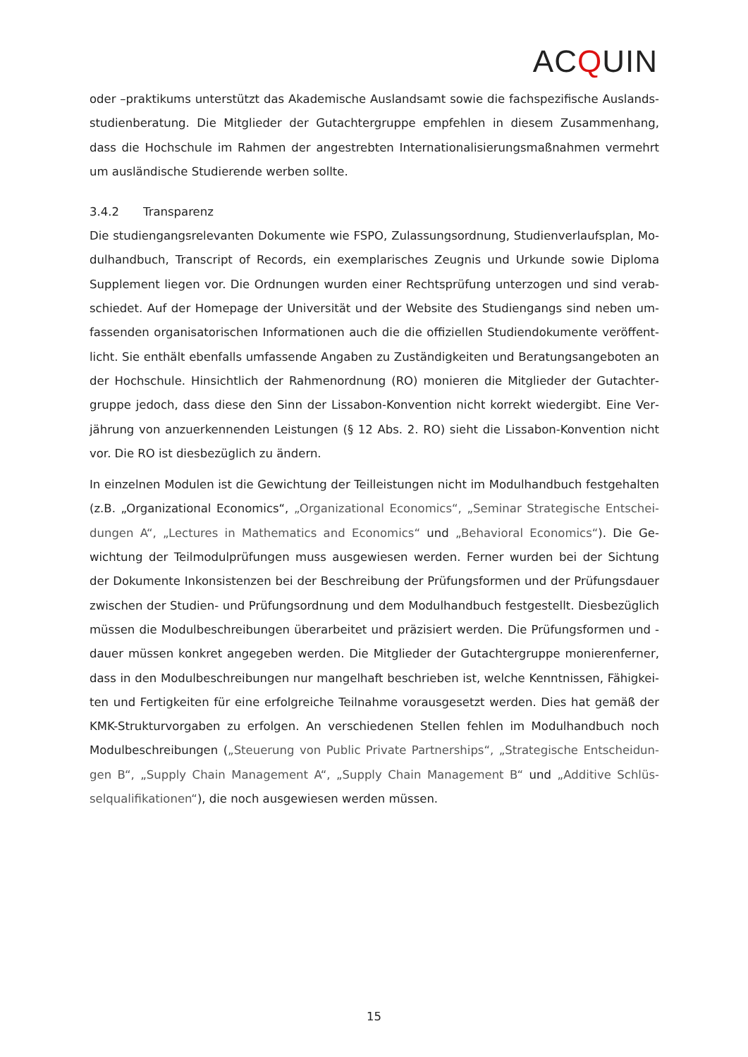ACQUIN
oder –praktikums unterstützt das Akademische Auslandsamt sowie die fachspezifische Auslands­studienberatung. Die Mitglieder der Gutachtergruppe empfehlen in diesem Zusammenhang, dass die Hochschule im Rahmen der angestrebten Internationalisierungsmaßnahmen vermehrt um aus­ländische Studierende werben sollte.
3.4.2 Transparenz
Die studiengangsrelevanten Dokumente wie FSPO, Zulassungsordnung, Studienverlaufsplan, Mo­dulhandbuch, Transcript of Records, ein exemplarisches Zeugnis und Urkunde sowie Diploma Supplement liegen vor. Die Ordnungen wurden einer Rechtsprüfung unterzogen und sind verab­schiedet. Auf der Homepage der Universität und der Website des Studiengangs sind neben um­fassenden organisatorischen Informationen auch die die offiziellen Studiendokumente veröffent­licht. Sie enthält ebenfalls umfassende Angaben zu Zuständigkeiten und Beratungsangeboten an der Hochschule. Hinsichtlich der Rahmenordnung (RO) monieren die Mitglieder der Gutachter­gruppe jedoch, dass diese den Sinn der Lissabon-Konvention nicht korrekt wiedergibt. Eine Ver­jährung von anzuerkennenden Leistungen (§ 12 Abs. 2. RO) sieht die Lissabon-Konvention nicht vor. Die RO ist diesbezüglich zu ändern.
In einzelnen Modulen ist die Gewichtung der Teilleistungen nicht im Modulhandbuch festgehalten (z.B. „Organizational Economics“, „Organizational Economics“, „Seminar Strategische Entschei­dungen A“, „Lectures in Mathematics and Economics“ und „Behavioral Economics“). Die Ge­wichtung der Teilmodulprüfungen muss ausgewiesen werden. Ferner wurden bei der Sichtung der Dokumente Inkonsistenzen bei der Beschreibung der Prüfungsformen und der Prüfungsdauer zwischen der Studien- und Prüfungsordnung und dem Modulhandbuch festgestellt. Diesbezüglich müssen die Modulbeschreibungen überarbeitet und präzisiert werden. Die Prüfungsformen und -dauer müssen konkret angegeben werden. Die Mitglieder der Gutachtergruppe monierenferner, dass in den Modulbeschreibungen nur mangelhaft beschrieben ist, welche Kenntnissen, Fähigkei­ten und Fertigkeiten für eine erfolgreiche Teilnahme vorausgesetzt werden. Dies hat gemäß der KMK-Strukturvorgaben zu erfolgen. An verschiedenen Stellen fehlen im Modulhandbuch noch Modulbeschreibungen („Steuerung von Public Private Partnerships“, „Strategische Entscheidun­gen B“, „Supply Chain Management A“, „Supply Chain Management B“ und „Additive Schlüs­selqualifikationen“), die noch ausgewiesen werden müssen.
15